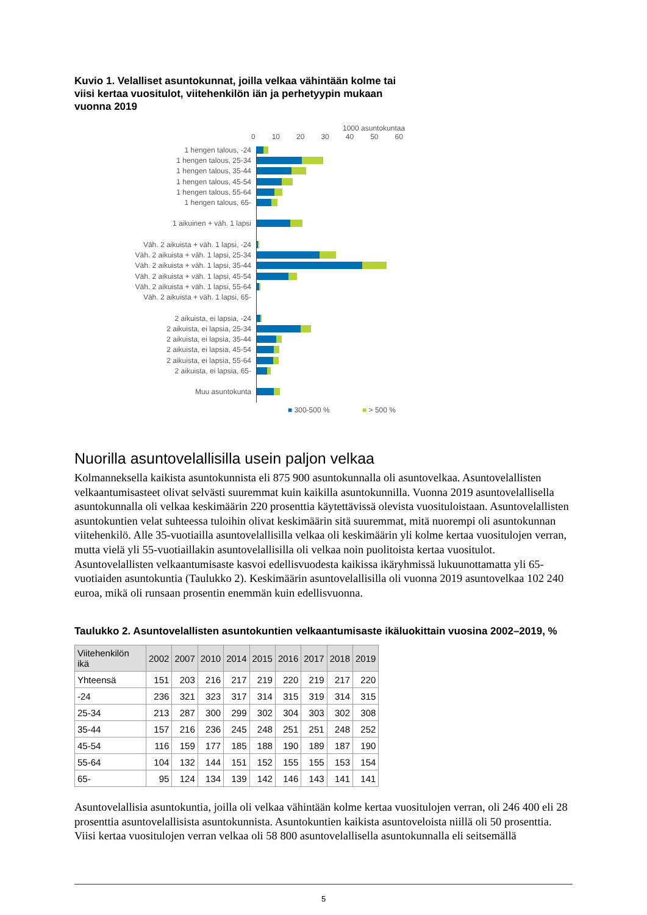Kuvio 1. Velalliset asuntokunnat, joilla velkaa vähintään kolme tai viisi kertaa vuositulot, viitehenkilön iän ja perhetyypin mukaan vuonna 2019
1000 asuntokuntaa
0 10 20 30 40 50 60
1 hengen talous, -24
1 hengen talous, 25-34
1 hengen talous, 35-44
1 hengen talous, 45-54
1 hengen talous, 55-64
1 hengen talous, 65-
1 aikuinen + väh. 1 lapsi
Väh. 2 aikuista + väh. 1 lapsi, -24
Väh. 2 aikuista + väh. 1 lapsi, 25-34
Väh. 2 aikuista + väh. 1 lapsi, 35-44
Väh. 2 aikuista + väh. 1 lapsi, 45-54
Väh. 2 aikuista + väh. 1 lapsi, 55-64
Väh. 2 aikuista + väh. 1 lapsi, 65-
2 aikuista, ei lapsia, -24
2 aikuista, ei lapsia, 25-34
2 aikuista, ei lapsia, 35-44
2 aikuista, ei lapsia, 45-54
2 aikuista, ei lapsia, 55-64
2 aikuista, ei lapsia, 65-
Muu asuntokunta
■ 300-500 % ■ > 500 %
Nuorilla asuntovelallisilla usein paljon velkaa
Kolmanneksella kaikista asuntokunnista eli 875 900 asuntokunnalla oli asuntovelkaa. Asuntovelallisten velkaantumisasteet olivat selvästi suuremmat kuin kaikilla asuntokunnilla. Vuonna 2019 asuntovelallisella asuntokunnalla oli velkaa keskimäärin 220 prosenttia käytettävissä olevista vuosituloistaan. Asuntovelallisten asuntokuntien velat suhteessa tuloihin olivat keskimäärin sitä suuremmat, mitä nuorempi oli asuntokunnan viitehenkilö. Alle 35-vuotiailla asuntovelallisilla velkaa oli keskimäärin yli kolme kertaa vuositulojen verran, mutta vielä yli 55-vuotiaillakin asuntovelallisilla oli velkaa noin puolitoista kertaa vuositulot. Asuntovelallisten velkaantumisaste kasvoi edellisvuodesta kaikissa ikäryhmissä lukuunottamatta yli 65-vuotiaiden asuntokuntia (Taulukko 2). Keskimäärin asuntovelallisilla oli vuonna 2019 asuntovelkaa 102 240 euroa, mikä oli runsaan prosentin enemmän kuin edellisvuonna.
Taulukko 2. Asuntovelallisten asuntokuntien velkaantumisaste ikäluokittain vuosina 2002–2019, %
| Viitehenkilön ikä | 2002 | 2007 | 2010 | 2014 | 2015 | 2016 | 2017 | 2018 | 2019 |
| --- | --- | --- | --- | --- | --- | --- | --- | --- | --- |
| Yhteensä | 151 | 203 | 216 | 217 | 219 | 220 | 219 | 217 | 220 |
| -24 | 236 | 321 | 323 | 317 | 314 | 315 | 319 | 314 | 315 |
| 25-34 | 213 | 287 | 300 | 299 | 302 | 304 | 303 | 302 | 308 |
| 35-44 | 157 | 216 | 236 | 245 | 248 | 251 | 251 | 248 | 252 |
| 45-54 | 116 | 159 | 177 | 185 | 188 | 190 | 189 | 187 | 190 |
| 55-64 | 104 | 132 | 144 | 151 | 152 | 155 | 155 | 153 | 154 |
| 65- | 95 | 124 | 134 | 139 | 142 | 146 | 143 | 141 | 141 |
Asuntovelallisia asuntokuntia, joilla oli velkaa vähintään kolme kertaa vuositulojen verran, oli 246 400 eli 28 prosenttia asuntovelallisista asuntokunnista. Asuntokuntien kaikista asuntoveloista niillä oli 50 prosenttia. Viisi kertaa vuositulojen verran velkaa oli 58 800 asuntovelallisella asuntokunnalla eli seitsemällä
5